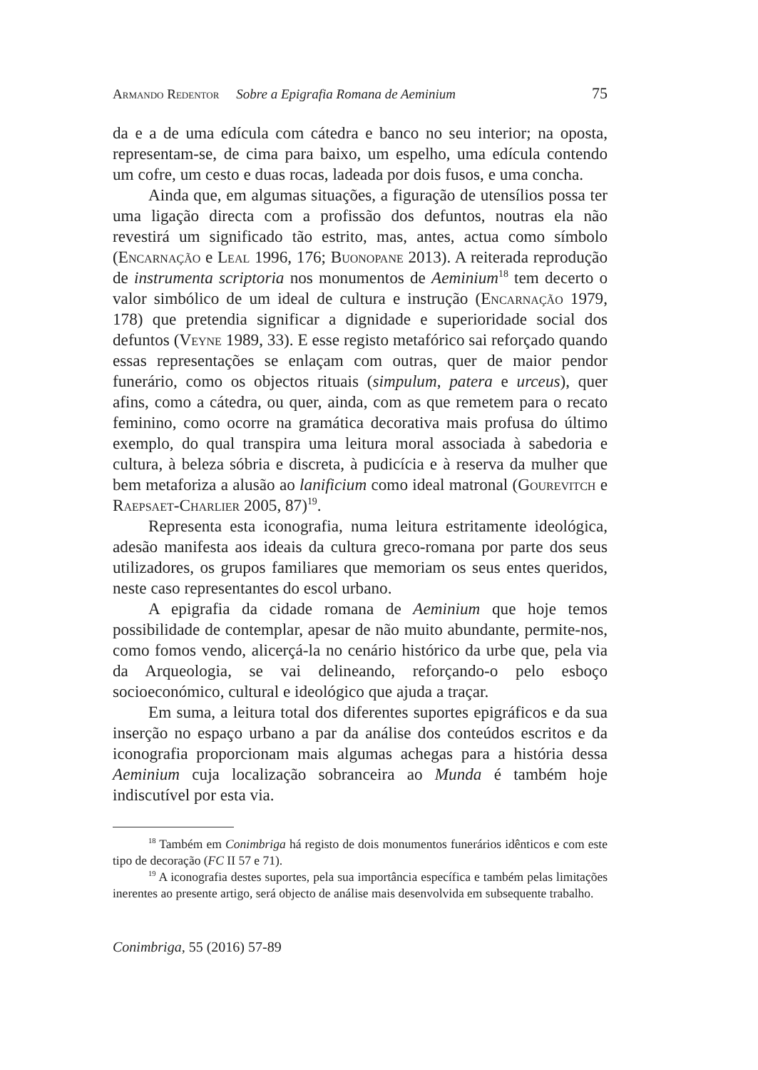Armando Redentor Sobre a Epigrafia Romana de Aeminium 75
da e a de uma edícula com cátedra e banco no seu interior; na oposta, representam-se, de cima para baixo, um espelho, uma edícula contendo um cofre, um cesto e duas rocas, ladeada por dois fusos, e uma concha.
Ainda que, em algumas situações, a figuração de utensílios possa ter uma ligação directa com a profissão dos defuntos, noutras ela não revestirá um significado tão estrito, mas, antes, actua como símbolo (Encarnação e Leal 1996, 176; Buonopane 2013). A reiterada reprodução de instrumenta scriptoria nos monumentos de Aeminium<sup>18</sup> tem decerto o valor simbólico de um ideal de cultura e instrução (Encarnação 1979, 178) que pretendia significar a dignidade e superioridade social dos defuntos (Veyne 1989, 33). E esse registo metafórico sai reforçado quando essas representações se enlaçam com outras, quer de maior pendor funerário, como os objectos rituais (simpulum, patera e urceus), quer afins, como a cátedra, ou quer, ainda, com as que remetem para o recato feminino, como ocorre na gramática decorativa mais profusa do último exemplo, do qual transpira uma leitura moral associada à sabedoria e cultura, à beleza sóbria e discreta, à pudicícia e à reserva da mulher que bem metaforiza a alusão ao lanificium como ideal matronal (Gourevitch e Raepsaet-Charlier 2005, 87)<sup>19</sup>.
Representa esta iconografia, numa leitura estritamente ideológica, adesão manifesta aos ideais da cultura greco-romana por parte dos seus utilizadores, os grupos familiares que memoriam os seus entes queridos, neste caso representantes do escol urbano.
A epigrafia da cidade romana de Aeminium que hoje temos possibilidade de contemplar, apesar de não muito abundante, permite-nos, como fomos vendo, alicerçá-la no cenário histórico da urbe que, pela via da Arqueologia, se vai delineando, reforçando-o pelo esboço socioeconómico, cultural e ideológico que ajuda a traçar.
Em suma, a leitura total dos diferentes suportes epigráficos e da sua inserção no espaço urbano a par da análise dos conteúdos escritos e da iconografia proporcionam mais algumas achegas para a história dessa Aeminium cuja localização sobranceira ao Munda é também hoje indiscutível por esta via.
<sup>18</sup> Também em Conimbriga há registo de dois monumentos funerários idênticos e com este tipo de decoração (FC II 57 e 71).
<sup>19</sup> A iconografia destes suportes, pela sua importância específica e também pelas limitações inerentes ao presente artigo, será objecto de análise mais desenvolvida em subsequente trabalho.
Conimbriga, 55 (2016) 57-89